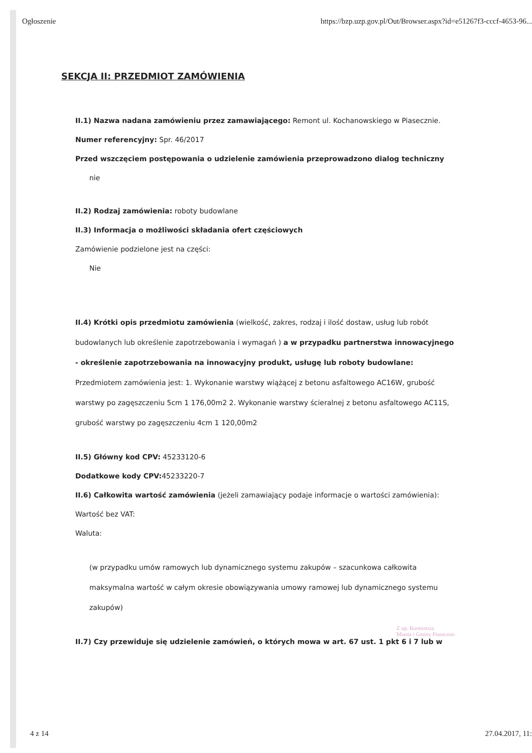Ogłoszenie https://bzp.uzp.gov.pl/Out/Browser.aspx?id=e51267f3-cccf-4653-96...
SEKCJA II: PRZEDMIOT ZAMÓWIENIA
II.1) Nazwa nadana zamówieniu przez zamawiającego: Remont ul. Kochanowskiego w Piasecznie.
Numer referencyjny: Spr. 46/2017
Przed wszczęciem postępowania o udzielenie zamówienia przeprowadzono dialog techniczny
nie
II.2) Rodzaj zamówienia: roboty budowlane
II.3) Informacja o możliwości składania ofert częściowych
Zamówienie podzielone jest na części:
Nie
II.4) Krótki opis przedmiotu zamówienia (wielkość, zakres, rodzaj i ilość dostaw, usług lub robót budowlanych lub określenie zapotrzebowania i wymagań ) a w przypadku partnerstwa innowacyjnego - określenie zapotrzebowania na innowacyjny produkt, usługę lub roboty budowlane: Przedmiotem zamówienia jest: 1. Wykonanie warstwy wiążącej z betonu asfaltowego AC16W, grubość warstwy po zagęszczeniu 5cm 1 176,00m2 2. Wykonanie warstwy ścieralnej z betonu asfaltowego AC11S, grubość warstwy po zagęszczeniu 4cm 1 120,00m2
II.5) Główny kod CPV: 45233120-6
Dodatkowe kody CPV: 45233220-7
II.6) Całkowita wartość zamówienia (jeżeli zamawiający podaje informacje o wartości zamówienia):
Wartość bez VAT:
Waluta:
(w przypadku umów ramowych lub dynamicznego systemu zakupów – szacunkowa całkowita maksymalna wartość w całym okresie obowiązywania umowy ramowej lub dynamicznego systemu zakupów)
II.7) Czy przewiduje się udzielenie zamówień, o których mowa w art. 67 ust. 1 pkt 6 i 7 lub w
Z up. Burmistrza
Miasta i Gminy Piaseczno
4 z 14 27.04.2017, 11: